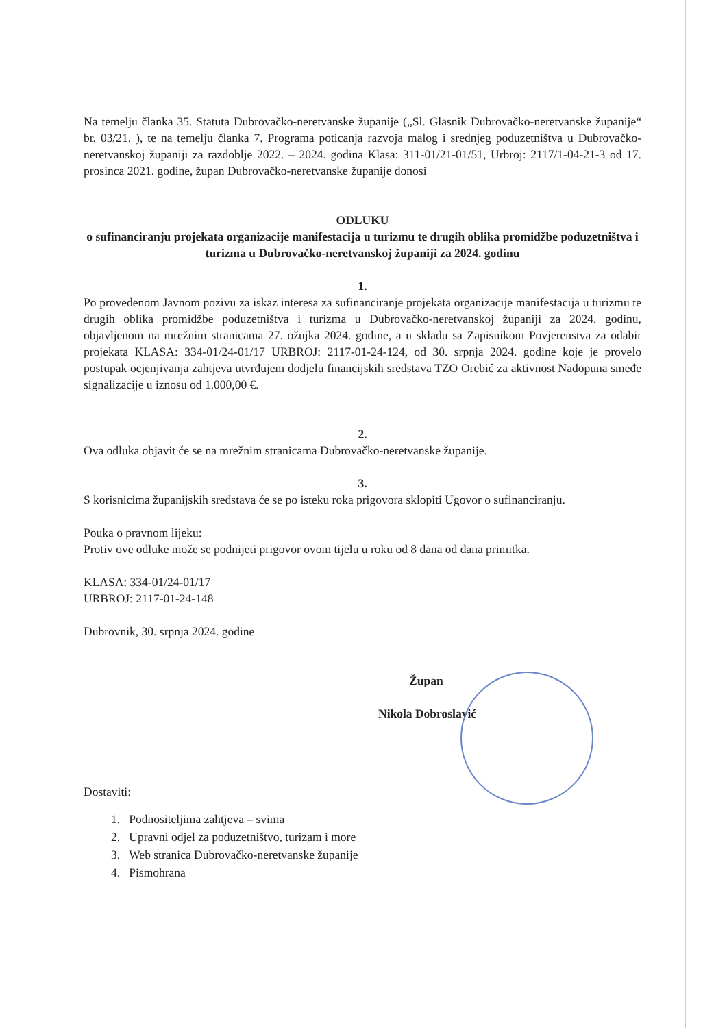Na temelju članka 35. Statuta Dubrovačko-neretvanske županije („Sl. Glasnik Dubrovačko-neretvanske županije“ br. 03/21. ), te na temelju članka 7. Programa poticanja razvoja malog i srednjeg poduzetništva u Dubrovačko-neretvanskoj županiji za razdoblje 2022. – 2024. godina Klasa: 311-01/21-01/51, Urbroj: 2117/1-04-21-3 od 17. prosinca 2021. godine, župan Dubrovačko-neretvanske županije donosi
ODLUKU
o sufinanciranju projekata organizacije manifestacija u turizmu te drugih oblika promidžbe poduzetništva i turizma u Dubrovačko-neretvanskoj županiji za 2024. godinu
1.
Po provedenom Javnom pozivu za iskaz interesa za sufinanciranje projekata organizacije manifestacija u turizmu te drugih oblika promidžbe poduzetništva i turizma u Dubrovačko-neretvanskoj županiji za 2024. godinu, objavljenom na mrežnim stranicama 27. ožujka 2024. godine, a u skladu sa Zapisnikom Povjerenstva za odabir projekata KLASA: 334-01/24-01/17 URBROJ: 2117-01-24-124, od 30. srpnja 2024. godine koje je provelo postupak ocjenjivanja zahtjeva utvrđujem dodjelu financijskih sredstava TZO Orebić za aktivnost Nadopuna smeđe signalizacije u iznosu od 1.000,00 €.
2.
Ova odluka objavit će se na mrežnim stranicama Dubrovačko-neretvanske županije.
3.
S korisnicima županijskih sredstava će se po isteku roka prigovora sklopiti Ugovor o sufinanciranju.
Pouka o pravnom lijeku:
Protiv ove odluke može se podnijeti prigovor ovom tijelu u roku od 8 dana od dana primitka.
KLASA: 334-01/24-01/17
URBROJ: 2117-01-24-148
Dubrovnik, 30. srpnja 2024. godine
Župan
Nikola Dobroslavić
Dostaviti:
1. Podnositeljima zahtjeva – svima
2. Upravni odjel za poduzetništvo, turizam i more
3. Web stranica Dubrovačko-neretvanske županije
4. Pismohrana